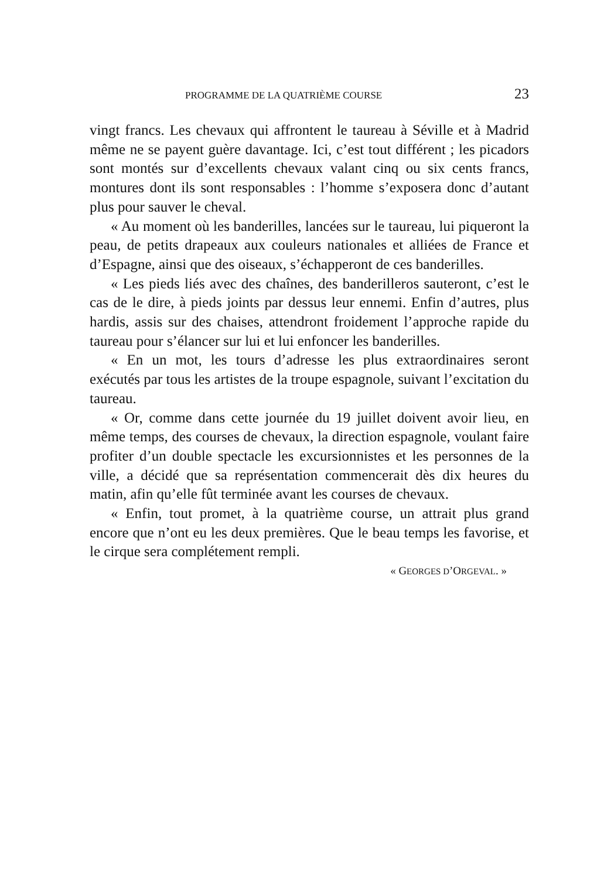PROGRAMME DE LA QUATRIÈME COURSE 23
vingt francs. Les chevaux qui affrontent le taureau à Séville et à Madrid même ne se payent guère davantage. Ici, c’est tout différent ; les picadors sont montés sur d’excellents chevaux valant cinq ou six cents francs, montures dont ils sont responsables : l’homme s’exposera donc d’autant plus pour sauver le cheval.
« Au moment où les banderilles, lancées sur le taureau, lui piqueront la peau, de petits drapeaux aux couleurs nationales et alliées de France et d’Espagne, ainsi que des oiseaux, s’échapperont de ces banderilles.
« Les pieds liés avec des chaînes, des banderilleros sauteront, c’est le cas de le dire, à pieds joints par dessus leur ennemi. Enfin d’autres, plus hardis, assis sur des chaises, attendront froidement l’approche rapide du taureau pour s’élancer sur lui et lui enfoncer les banderilles.
« En un mot, les tours d’adresse les plus extraordinaires seront exécutés par tous les artistes de la troupe espagnole, suivant l’excitation du taureau.
« Or, comme dans cette journée du 19 juillet doivent avoir lieu, en même temps, des courses de chevaux, la direction espagnole, voulant faire profiter d’un double spectacle les excursionnistes et les personnes de la ville, a décidé que sa représentation commencerait dès dix heures du matin, afin qu’elle fût terminée avant les courses de chevaux.
« Enfin, tout promet, à la quatrième course, un attrait plus grand encore que n’ont eu les deux premières. Que le beau temps les favorise, et le cirque sera complétement rempli.
« GEORGES D’ORGEVAL. »